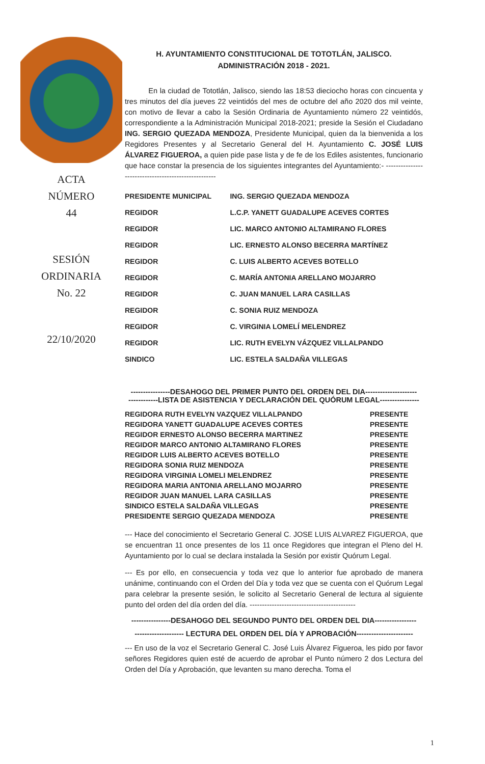ACTA
NÚMERO
44
SESIÓN
ORDINARIA
No. 22
22/10/2020
H. AYUNTAMIENTO CONSTITUCIONAL DE TOTOTLÁN, JALISCO.
ADMINISTRACIÓN 2018 - 2021.
En la ciudad de Tototlán, Jalisco, siendo las 18:53 dieciocho horas con cincuenta y tres minutos del día jueves 22 veintidós del mes de octubre del año 2020 dos mil veinte, con motivo de llevar a cabo la Sesión Ordinaria de Ayuntamiento número 22 veintidós, correspondiente a la Administración Municipal 2018-2021; preside la Sesión el Ciudadano ING. SERGIO QUEZADA MENDOZA, Presidente Municipal, quien da la bienvenida a los Regidores Presentes y al Secretario General del H. Ayuntamiento C. JOSÉ LUIS ÁLVAREZ FIGUEROA, a quien pide pase lista y de fe de los Ediles asistentes, funcionario que hace constar la presencia de los siguientes integrantes del Ayuntamiento:- ----------------------------------------------------
| PRESIDENTE MUNICIPAL | ING. SERGIO QUEZADA MENDOZA |
| REGIDOR | L.C.P. YANETT GUADALUPE ACEVES CORTES |
| REGIDOR | LIC. MARCO ANTONIO ALTAMIRANO FLORES |
| REGIDOR | LIC. ERNESTO ALONSO BECERRA MARTÍNEZ |
| REGIDOR | C. LUIS ALBERTO ACEVES BOTELLO |
| REGIDOR | C. MARÍA ANTONIA ARELLANO MOJARRO |
| REGIDOR | C. JUAN MANUEL LARA CASILLAS |
| REGIDOR | C. SONIA RUIZ MENDOZA |
| REGIDOR | C. VIRGINIA LOMELÍ MELENDREZ |
| REGIDOR | LIC. RUTH EVELYN VÁZQUEZ VILLALPANDO |
| SINDICO | LIC. ESTELA SALDAÑA VILLEGAS |
----------------DESAHOGO DEL PRIMER PUNTO DEL ORDEN DEL DIA---------------------
------------LISTA DE ASISTENCIA Y DECLARACIÓN DEL QUÓRUM LEGAL----------------
| REGIDORA RUTH EVELYN VAZQUEZ VILLALPANDO | PRESENTE |
| REGIDORA YANETT GUADALUPE ACEVES CORTES | PRESENTE |
| REGIDOR ERNESTO ALONSO BECERRA MARTINEZ | PRESENTE |
| REGIDOR MARCO ANTONIO ALTAMIRANO FLORES | PRESENTE |
| REGIDOR LUIS ALBERTO ACEVES BOTELLO | PRESENTE |
| REGIDORA SONIA RUIZ MENDOZA | PRESENTE |
| REGIDORA VIRGINIA LOMELI MELENDREZ | PRESENTE |
| REGIDORA MARIA ANTONIA ARELLANO MOJARRO | PRESENTE |
| REGIDOR JUAN MANUEL LARA CASILLAS | PRESENTE |
| SINDICO ESTELA SALDAÑA VILLEGAS | PRESENTE |
| PRESIDENTE SERGIO QUEZADA MENDOZA | PRESENTE |
--- Hace del conocimiento el Secretario General C. JOSE LUIS ALVAREZ FIGUEROA, que se encuentran 11 once presentes de los 11 once Regidores que integran el Pleno del H. Ayuntamiento por lo cual se declara instalada la Sesión por existir Quórum Legal.
--- Es por ello, en consecuencia y toda vez que lo anterior fue aprobado de manera unánime, continuando con el Orden del Día y toda vez que se cuenta con el Quórum Legal para celebrar la presente sesión, le solicito al Secretario General de lectura al siguiente punto del orden del día orden del día. -------------------------------------------
----------------DESAHOGO DEL SEGUNDO PUNTO DEL ORDEN DEL DIA-----------------
-------------------- LECTURA DEL ORDEN DEL DÍA Y APROBACIÓN-----------------------
--- En uso de la voz el Secretario General C. José Luis Álvarez Figueroa, les pido por favor señores Regidores quien esté de acuerdo de aprobar el Punto número 2 dos Lectura del Orden del Día y Aprobación, que levanten su mano derecha. Toma el
1